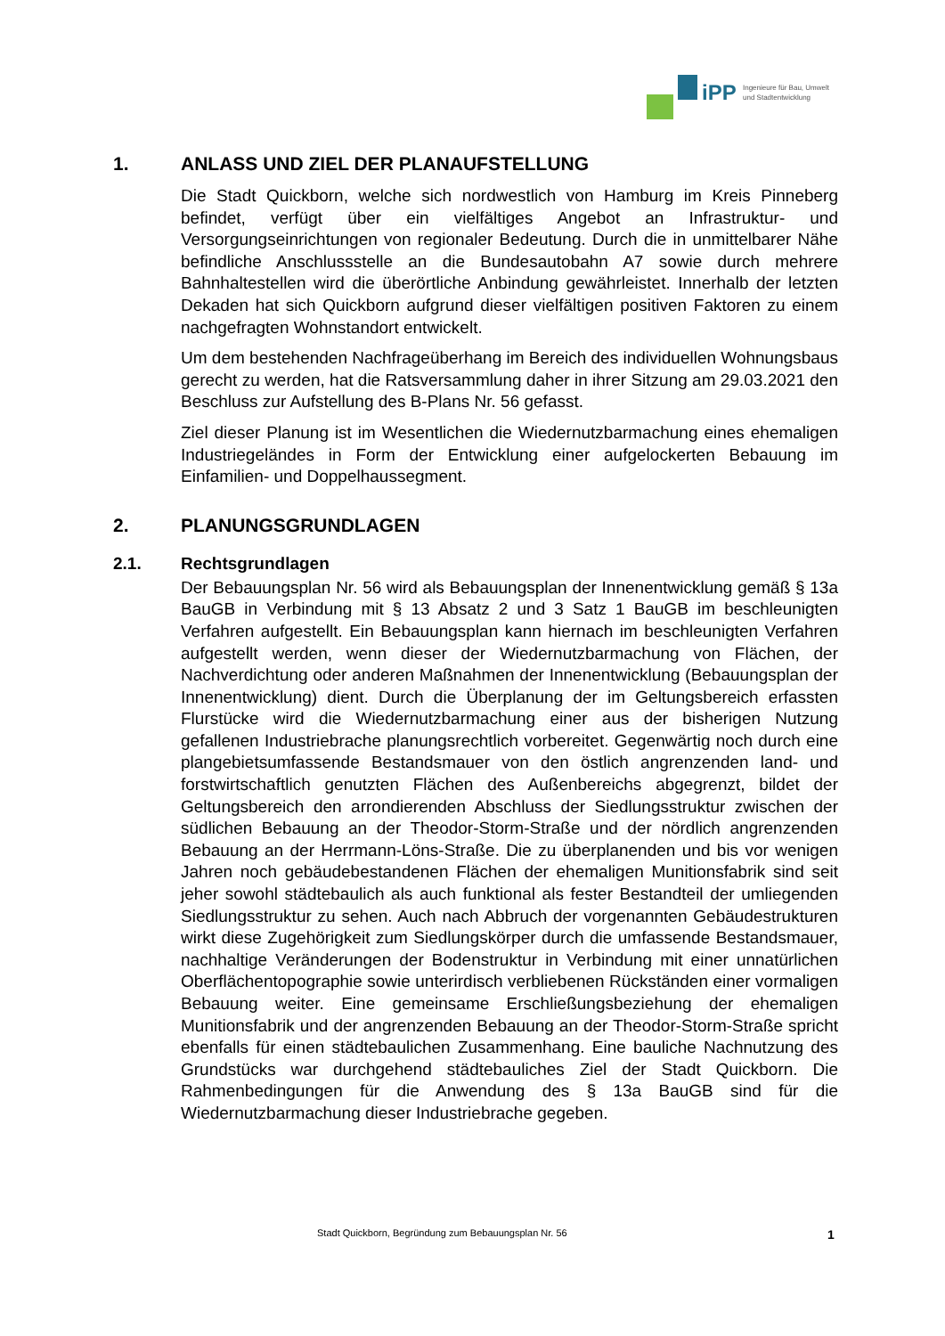iPP
Ingenieure für Bau, Umwelt
und Stadtentwicklung
1. ANLASS UND ZIEL DER PLANAUFSTELLUNG
Die Stadt Quickborn, welche sich nordwestlich von Hamburg im Kreis Pinneberg befindet, verfügt über ein vielfältiges Angebot an Infrastruktur- und Versorgungseinrichtungen von regionaler Bedeutung. Durch die in unmittelbarer Nähe befindliche Anschlussstelle an die Bundesautobahn A7 sowie durch mehrere Bahnhaltestellen wird die überörtliche Anbindung gewährleistet. Innerhalb der letzten Dekaden hat sich Quickborn aufgrund dieser vielfältigen positiven Faktoren zu einem nachgefragten Wohnstandort entwickelt.
Um dem bestehenden Nachfrageüberhang im Bereich des individuellen Wohnungsbaus gerecht zu werden, hat die Ratsversammlung daher in ihrer Sitzung am 29.03.2021 den Beschluss zur Aufstellung des B-Plans Nr. 56 gefasst.
Ziel dieser Planung ist im Wesentlichen die Wiedernutzbarmachung eines ehemaligen Industriegeländes in Form der Entwicklung einer aufgelockerten Bebauung im Einfamilien- und Doppelhaussegment.
2. PLANUNGSGRUNDLAGEN
2.1. Rechtsgrundlagen
Der Bebauungsplan Nr. 56 wird als Bebauungsplan der Innenentwicklung gemäß § 13a BauGB in Verbindung mit § 13 Absatz 2 und 3 Satz 1 BauGB im beschleunigten Verfahren aufgestellt. Ein Bebauungsplan kann hiernach im beschleunigten Verfahren aufgestellt werden, wenn dieser der Wiedernutzbarmachung von Flächen, der Nachverdichtung oder anderen Maßnahmen der Innenentwicklung (Bebauungsplan der Innenentwicklung) dient. Durch die Überplanung der im Geltungsbereich erfassten Flurstücke wird die Wiedernutzbarmachung einer aus der bisherigen Nutzung gefallenen Industriebrache planungsrechtlich vorbereitet. Gegenwärtig noch durch eine plangebietsumfassende Bestandsmauer von den östlich angrenzenden land- und forstwirtschaftlich genutzten Flächen des Außenbereichs abgegrenzt, bildet der Geltungsbereich den arrondierenden Abschluss der Siedlungsstruktur zwischen der südlichen Bebauung an der Theodor-Storm-Straße und der nördlich angrenzenden Bebauung an der Herrmann-Löns-Straße. Die zu überplanenden und bis vor wenigen Jahren noch gebäudebestandenen Flächen der ehemaligen Munitionsfabrik sind seit jeher sowohl städtebaulich als auch funktional als fester Bestandteil der umliegenden Siedlungsstruktur zu sehen. Auch nach Abbruch der vorgenannten Gebäudestrukturen wirkt diese Zugehörigkeit zum Siedlungskörper durch die umfassende Bestandsmauer, nachhaltige Veränderungen der Bodenstruktur in Verbindung mit einer unnatürlichen Oberflächentopographie sowie unterirdisch verbliebenen Rückständen einer vormaligen Bebauung weiter. Eine gemeinsame Erschließungsbeziehung der ehemaligen Munitionsfabrik und der angrenzenden Bebauung an der Theodor-Storm-Straße spricht ebenfalls für einen städtebaulichen Zusammenhang. Eine bauliche Nachnutzung des Grundstücks war durchgehend städtebauliches Ziel der Stadt Quickborn. Die Rahmenbedingungen für die Anwendung des § 13a BauGB sind für die Wiedernutzbarmachung dieser Industriebrache gegeben.
Stadt Quickborn, Begründung zum Bebauungsplan Nr. 56 1